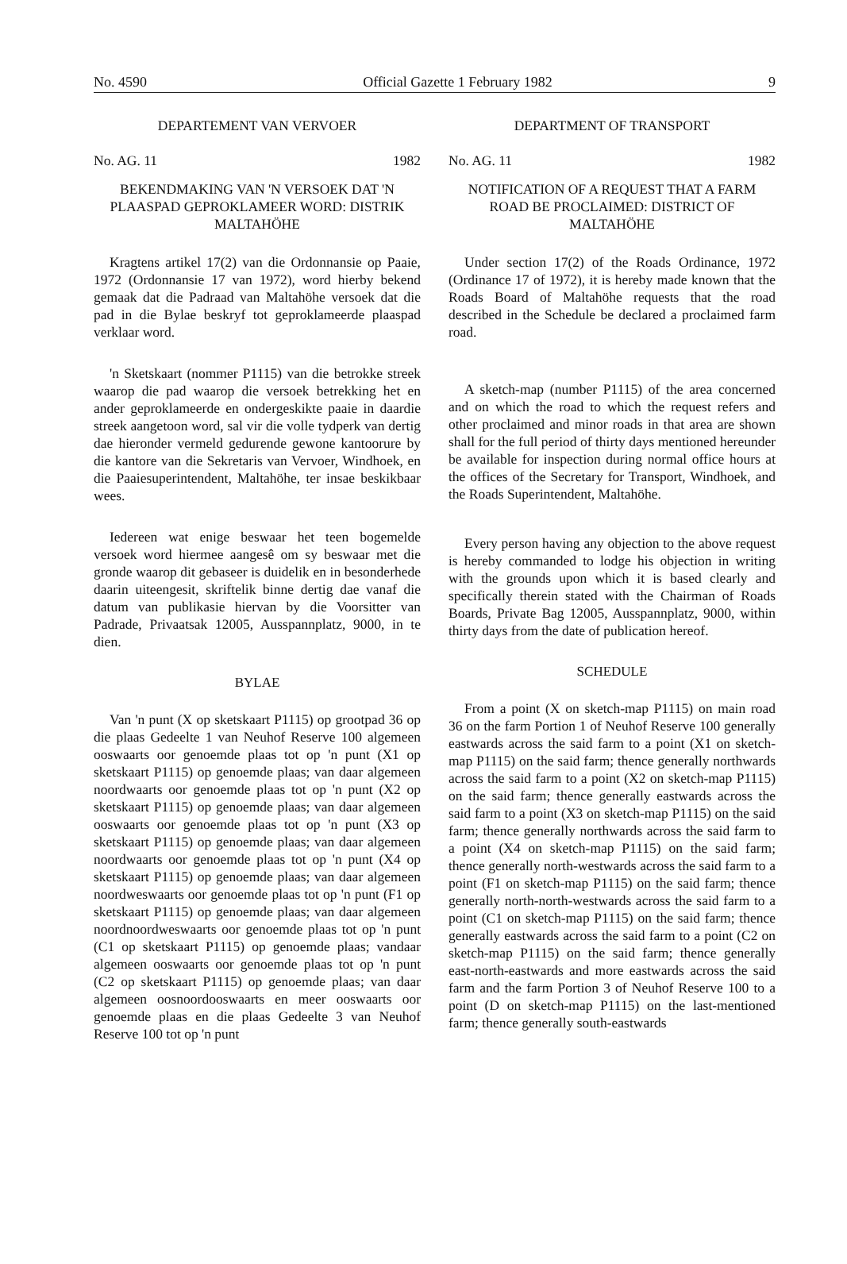No. 4590 Official Gazette 1 February 1982 9
DEPARTEMENT VAN VERVOER
No. AG. 11 1982
BEKENDMAKING VAN 'N VERSOEK DAT 'N PLAASPAD GEPROKLAMEER WORD: DISTRIK MALTAHÖHE
Kragtens artikel 17(2) van die Ordonnansie op Paaie, 1972 (Ordonnansie 17 van 1972), word hierby bekend gemaak dat die Padraad van Maltahöhe versoek dat die pad in die Bylae beskryf tot geproklameerde plaaspad verklaar word.
'n Sketskaart (nommer P1115) van die betrokke streek waarop die pad waarop die versoek betrekking het en ander geproklameerde en ondergeskikte paaie in daardie streek aangetoon word, sal vir die volle tydperk van dertig dae hieronder vermeld gedurende gewone kantoorure by die kantore van die Sekretaris van Vervoer, Windhoek, en die Paaiesuperintendent, Maltahöhe, ter insae beskikbaar wees.
Iedereen wat enige beswaar het teen bogemelde versoek word hiermee aangesê om sy beswaar met die gronde waarop dit gebaseer is duidelik en in besonderhede daarin uiteengesit, skriftelik binne dertig dae vanaf die datum van publikasie hiervan by die Voorsitter van Padrade, Privaatsak 12005, Ausspannplatz, 9000, in te dien.
BYLAE
Van 'n punt (X op sketskaart P1115) op grootpad 36 op die plaas Gedeelte 1 van Neuhof Reserve 100 algemeen ooswaarts oor genoemde plaas tot op 'n punt (X1 op sketskaart P1115) op genoemde plaas; van daar algemeen noordwaarts oor genoemde plaas tot op 'n punt (X2 op sketskaart P1115) op genoemde plaas; van daar algemeen ooswaarts oor genoemde plaas tot op 'n punt (X3 op sketskaart P1115) op genoemde plaas; van daar algemeen noordwaarts oor genoemde plaas tot op 'n punt (X4 op sketskaart P1115) op genoemde plaas; van daar algemeen noordweswaarts oor genoemde plaas tot op 'n punt (F1 op sketskaart P1115) op genoemde plaas; van daar algemeen noordnoordweswaarts oor genoemde plaas tot op 'n punt (C1 op sketskaart P1115) op genoemde plaas; vandaar algemeen ooswaarts oor genoemde plaas tot op 'n punt (C2 op sketskaart P1115) op genoemde plaas; van daar algemeen oosnoordooswaarts en meer ooswaarts oor genoemde plaas en die plaas Gedeelte 3 van Neuhof Reserve 100 tot op 'n punt
DEPARTMENT OF TRANSPORT
No. AG. 11 1982
NOTIFICATION OF A REQUEST THAT A FARM ROAD BE PROCLAIMED: DISTRICT OF MALTAHÖHE
Under section 17(2) of the Roads Ordinance, 1972 (Ordinance 17 of 1972), it is hereby made known that the Roads Board of Maltahöhe requests that the road described in the Schedule be declared a proclaimed farm road.
A sketch-map (number P1115) of the area concerned and on which the road to which the request refers and other proclaimed and minor roads in that area are shown shall for the full period of thirty days mentioned hereunder be available for inspection during normal office hours at the offices of the Secretary for Transport, Windhoek, and the Roads Superintendent, Maltahöhe.
Every person having any objection to the above request is hereby commanded to lodge his objection in writing with the grounds upon which it is based clearly and specifically therein stated with the Chairman of Roads Boards, Private Bag 12005, Ausspannplatz, 9000, within thirty days from the date of publication hereof.
SCHEDULE
From a point (X on sketch-map P1115) on main road 36 on the farm Portion 1 of Neuhof Reserve 100 generally eastwards across the said farm to a point (X1 on sketch-map P1115) on the said farm; thence generally northwards across the said farm to a point (X2 on sketch-map P1115) on the said farm; thence generally eastwards across the said farm to a point (X3 on sketch-map P1115) on the said farm; thence generally northwards across the said farm to a point (X4 on sketch-map P1115) on the said farm; thence generally north-westwards across the said farm to a point (F1 on sketch-map P1115) on the said farm; thence generally north-north-westwards across the said farm to a point (C1 on sketch-map P1115) on the said farm; thence generally eastwards across the said farm to a point (C2 on sketch-map P1115) on the said farm; thence generally east-north-eastwards and more eastwards across the said farm and the farm Portion 3 of Neuhof Reserve 100 to a point (D on sketch-map P1115) on the last-mentioned farm; thence generally south-eastwards